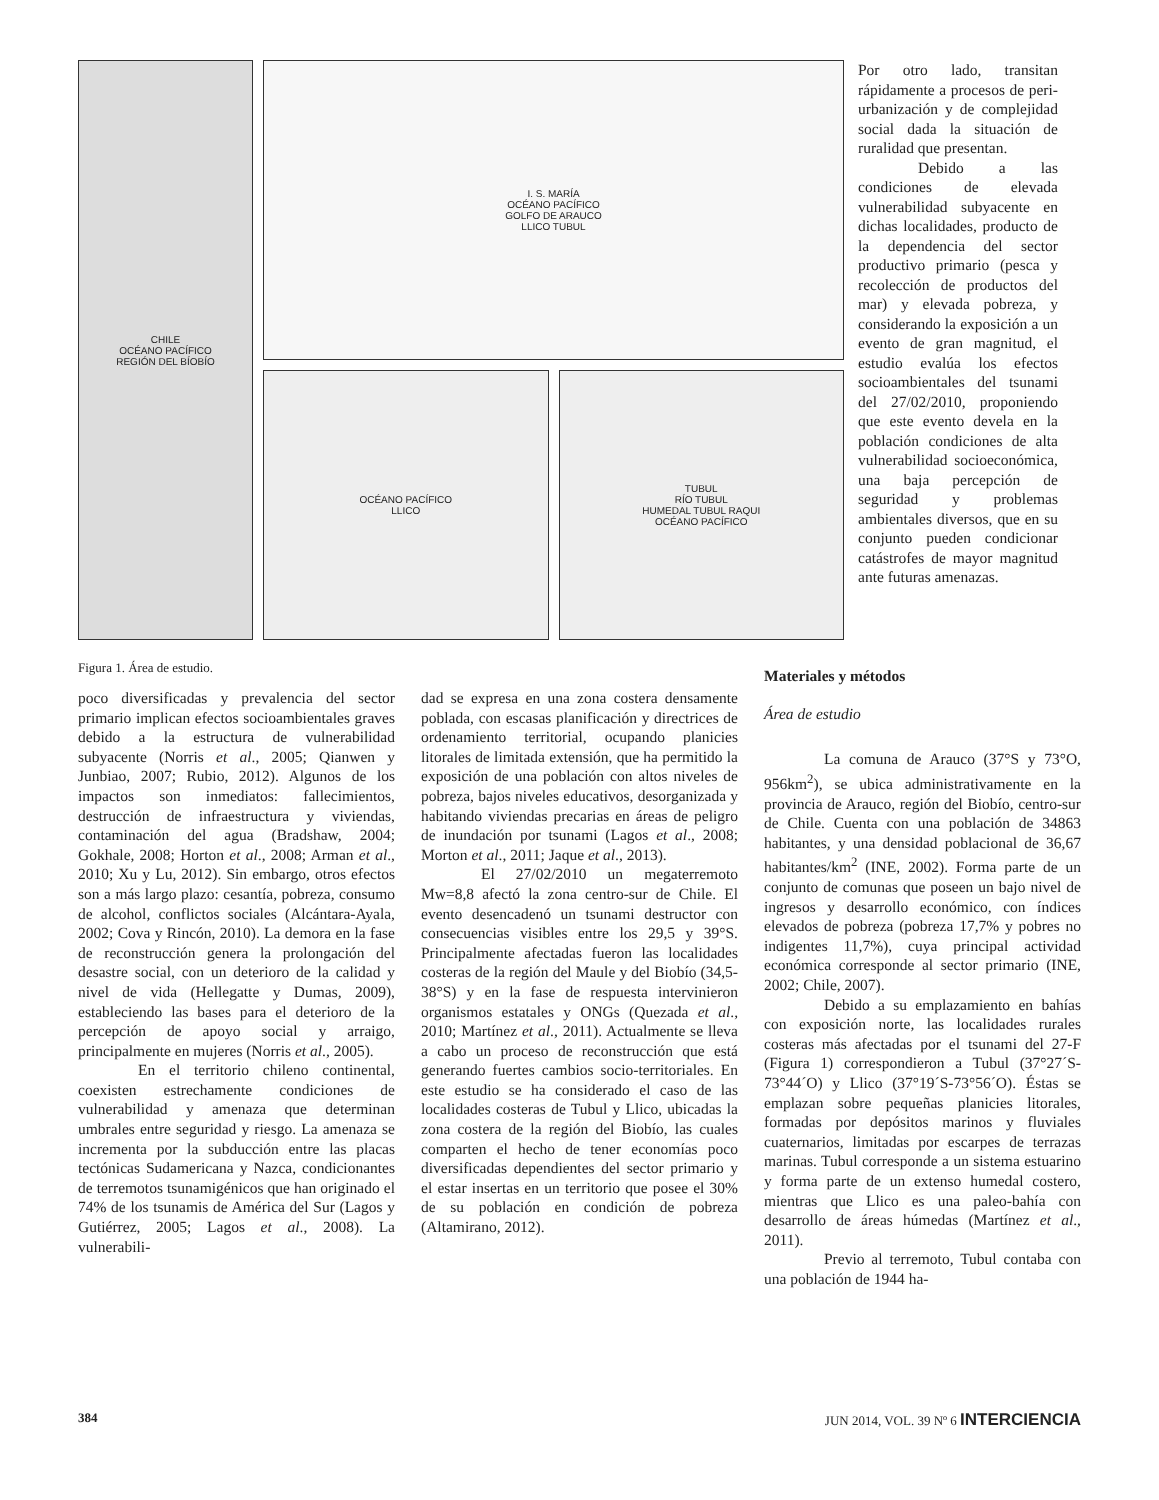CHILE
OCÉANO PACÍFICO
REGIÓN DEL BÍOBÍO
I. S. MARÍA
OCÉANO PACÍFICO
GOLFO DE ARAUCO
LLICO TUBUL
OCÉANO PACÍFICO
LLICO
TUBUL
RÍO TUBUL
HUMEDAL TUBUL RAQUI
OCÉANO PACÍFICO
Figura 1. Área de estudio.
Por otro lado, transitan rápidamente a procesos de peri-urbanización y de complejidad social dada la situación de ruralidad que presentan.
Debido a las condiciones de elevada vulnerabilidad subyacente en dichas localidades, producto de la dependencia del sector productivo primario (pesca y recolección de productos del mar) y elevada pobreza, y considerando la exposición a un evento de gran magnitud, el estudio evalúa los efectos socioambientales del tsunami del 27/02/2010, proponiendo que este evento devela en la población condiciones de alta vulnerabilidad socioeconómica, una baja percepción de seguridad y problemas ambientales diversos, que en su conjunto pueden condicionar catástrofes de mayor magnitud ante futuras amenazas.
poco diversificadas y prevalencia del sector primario implican efectos socioambientales graves debido a la estructura de vulnerabilidad subyacente (Norris et al., 2005; Qianwen y Junbiao, 2007; Rubio, 2012). Algunos de los impactos son inmediatos: fallecimientos, destrucción de infraestructura y viviendas, contaminación del agua (Bradshaw, 2004; Gokhale, 2008; Horton et al., 2008; Arman et al., 2010; Xu y Lu, 2012). Sin embargo, otros efectos son a más largo plazo: cesantía, pobreza, consumo de alcohol, conflictos sociales (Alcántara-Ayala, 2002; Cova y Rincón, 2010). La demora en la fase de reconstrucción genera la prolongación del desastre social, con un deterioro de la calidad y nivel de vida (Hellegatte y Dumas, 2009), estableciendo las bases para el deterioro de la percepción de apoyo social y arraigo, principalmente en mujeres (Norris et al., 2005).
En el territorio chileno continental, coexisten estrechamente condiciones de vulnerabilidad y amenaza que determinan umbrales entre seguridad y riesgo. La amenaza se incrementa por la subducción entre las placas tectónicas Sudamericana y Nazca, condicionantes de terremotos tsunamigénicos que han originado el 74% de los tsunamis de América del Sur (Lagos y Gutiérrez, 2005; Lagos et al., 2008). La vulnerabili-
dad se expresa en una zona costera densamente poblada, con escasas planificación y directrices de ordenamiento territorial, ocupando planicies litorales de limitada extensión, que ha permitido la exposición de una población con altos niveles de pobreza, bajos niveles educativos, desorganizada y habitando viviendas precarias en áreas de peligro de inundación por tsunami (Lagos et al., 2008; Morton et al., 2011; Jaque et al., 2013).
El 27/02/2010 un megaterremoto Mw=8,8 afectó la zona centro-sur de Chile. El evento desencadenó un tsunami destructor con consecuencias visibles entre los 29,5 y 39°S. Principalmente afectadas fueron las localidades costeras de la región del Maule y del Biobío (34,5-38°S) y en la fase de respuesta intervinieron organismos estatales y ONGs (Quezada et al., 2010; Martínez et al., 2011). Actualmente se lleva a cabo un proceso de reconstrucción que está generando fuertes cambios socio-territoriales. En este estudio se ha considerado el caso de las localidades costeras de Tubul y Llico, ubicadas la zona costera de la región del Biobío, las cuales comparten el hecho de tener economías poco diversificadas dependientes del sector primario y el estar insertas en un territorio que posee el 30% de su población en condición de pobreza (Altamirano, 2012).
Materiales y métodos
Área de estudio
La comuna de Arauco (37°S y 73°O, 956km<sup>2</sup>), se ubica administrativamente en la provincia de Arauco, región del Biobío, centro-sur de Chile. Cuenta con una población de 34863 habitantes, y una densidad poblacional de 36,67 habitantes/km<sup>2</sup> (INE, 2002). Forma parte de un conjunto de comunas que poseen un bajo nivel de ingresos y desarrollo económico, con índices elevados de pobreza (pobreza 17,7% y pobres no indigentes 11,7%), cuya principal actividad económica corresponde al sector primario (INE, 2002; Chile, 2007).
Debido a su emplazamiento en bahías con exposición norte, las localidades rurales costeras más afectadas por el tsunami del 27-F (Figura 1) correspondieron a Tubul (37°27´S-73°44´O) y Llico (37°19´S-73°56´O). Éstas se emplazan sobre pequeñas planicies litorales, formadas por depósitos marinos y fluviales cuaternarios, limitadas por escarpes de terrazas marinas. Tubul corresponde a un sistema estuarino y forma parte de un extenso humedal costero, mientras que Llico es una paleo-bahía con desarrollo de áreas húmedas (Martínez et al., 2011).
Previo al terremoto, Tubul contaba con una población de 1944 ha-
384 JUN 2014, VOL. 39 Nº 6 INTERCIENCIA